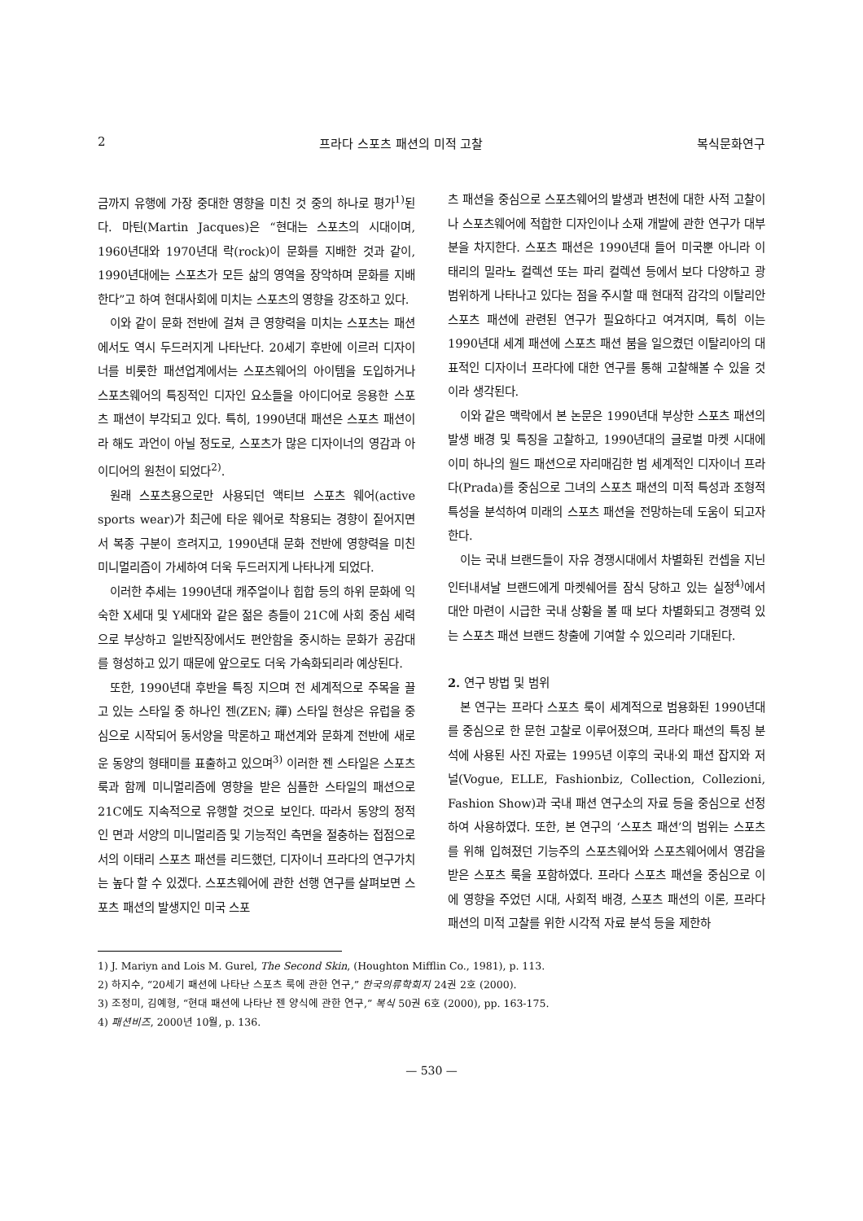2 프라다 스포츠 패션의 미적 고찰 복식문화연구
금까지 유행에 가장 중대한 영향을 미친 것 중의 하나로 평가<sup>1)</sup>된다. 마틴(Martin Jacques)은 “현대는 스포츠의 시대이며, 1960년대와 1970년대 락(rock)이 문화를 지배한 것과 같이, 1990년대에는 스포츠가 모든 삶의 영역을 장악하며 문화를 지배한다”고 하여 현대사회에 미치는 스포츠의 영향을 강조하고 있다.
이와 같이 문화 전반에 걸쳐 큰 영향력을 미치는 스포츠는 패션에서도 역시 두드러지게 나타난다. 20세기 후반에 이르러 디자이너를 비롯한 패션업계에서는 스포츠웨어의 아이템을 도입하거나 스포츠웨어의 특징적인 디자인 요소들을 아이디어로 응용한 스포츠 패션이 부각되고 있다. 특히, 1990년대 패션은 스포츠 패션이라 해도 과언이 아닐 정도로, 스포츠가 많은 디자이너의 영감과 아이디어의 원천이 되었다<sup>2)</sup>.
원래 스포츠용으로만 사용되던 액티브 스포츠 웨어(active sports wear)가 최근에 타운 웨어로 착용되는 경향이 짙어지면서 복종 구분이 흐려지고, 1990년대 문화 전반에 영향력을 미친 미니멀리즘이 가세하여 더욱 두드러지게 나타나게 되었다.
이러한 추세는 1990년대 캐주얼이나 힙합 등의 하위 문화에 익숙한 X세대 및 Y세대와 같은 젊은 층들이 21C에 사회 중심 세력으로 부상하고 일반직장에서도 편안함을 중시하는 문화가 공감대를 형성하고 있기 때문에 앞으로도 더욱 가속화되리라 예상된다.
또한, 1990년대 후반을 특징 지으며 전 세계적으로 주목을 끌고 있는 스타일 중 하나인 젠(ZEN; 禪) 스타일 현상은 유럽을 중심으로 시작되어 동서양을 막론하고 패션계와 문화계 전반에 새로운 동양의 형태미를 표출하고 있으며<sup>3)</sup> 이러한 젠 스타일은 스포츠 룩과 함께 미니멀리즘에 영향을 받은 심플한 스타일의 패션으로 21C에도 지속적으로 유행할 것으로 보인다. 따라서 동양의 정적인 면과 서양의 미니멀리즘 및 기능적인 측면을 절충하는 접점으로서의 이태리 스포츠 패션를 리드했던, 디자이너 프라다의 연구가치는 높다 할 수 있겠다. 스포츠웨어에 관한 선행 연구를 살펴보면 스포츠 패션의 발생지인 미국 스포
츠 패션을 중심으로 스포츠웨어의 발생과 변천에 대한 사적 고찰이나 스포츠웨어에 적합한 디자인이나 소재 개발에 관한 연구가 대부분을 차지한다. 스포츠 패션은 1990년대 들어 미국뿐 아니라 이태리의 밀라노 컬렉션 또는 파리 컬렉션 등에서 보다 다양하고 광범위하게 나타나고 있다는 점을 주시할 때 현대적 감각의 이탈리안 스포츠 패션에 관련된 연구가 필요하다고 여겨지며, 특히 이는 1990년대 세계 패션에 스포츠 패션 붐을 일으켰던 이탈리아의 대표적인 디자이너 프라다에 대한 연구를 통해 고찰해볼 수 있을 것이라 생각된다.
이와 같은 맥락에서 본 논문은 1990년대 부상한 스포츠 패션의 발생 배경 및 특징을 고찰하고, 1990년대의 글로벌 마켓 시대에 이미 하나의 월드 패션으로 자리매김한 범 세계적인 디자이너 프라다(Prada)를 중심으로 그녀의 스포츠 패션의 미적 특성과 조형적 특성을 분석하여 미래의 스포츠 패션을 전망하는데 도움이 되고자 한다.
이는 국내 브랜드들이 자유 경쟁시대에서 차별화된 컨셉을 지닌 인터내셔날 브랜드에게 마켓쉐어를 잠식 당하고 있는 실정<sup>4)</sup>에서 대안 마련이 시급한 국내 상황을 볼 때 보다 차별화되고 경쟁력 있는 스포츠 패션 브랜드 창출에 기여할 수 있으리라 기대된다.
2. 연구 방법 및 범위
본 연구는 프라다 스포츠 룩이 세계적으로 범용화된 1990년대를 중심으로 한 문헌 고찰로 이루어졌으며, 프라다 패션의 특징 분석에 사용된 사진 자료는 1995년 이후의 국내·외 패션 잡지와 저널(Vogue, ELLE, Fashionbiz, Collection, Collezioni, Fashion Show)과 국내 패션 연구소의 자료 등을 중심으로 선정하여 사용하였다. 또한, 본 연구의 ‘스포츠 패션’의 범위는 스포츠를 위해 입혀졌던 기능주의 스포츠웨어와 스포츠웨어에서 영감을 받은 스포츠 룩을 포함하였다. 프라다 스포츠 패션을 중심으로 이에 영향을 주었던 시대, 사회적 배경, 스포츠 패션의 이론, 프라다 패션의 미적 고찰를 위한 시각적 자료 분석 등을 제한하
1) J. Mariyn and Lois M. Gurel, The Second Skin, (Houghton Mifflin Co., 1981), p. 113.
2) 하지수, “20세기 패션에 나타난 스포츠 룩에 관한 연구,” 한국의류학회지 24권 2호 (2000).
3) 조정미, 김예형, “현대 패션에 나타난 젠 양식에 관한 연구,” 복식 50권 6호 (2000), pp. 163-175.
4) 패션비즈, 2000년 10월, p. 136.
— 530 —